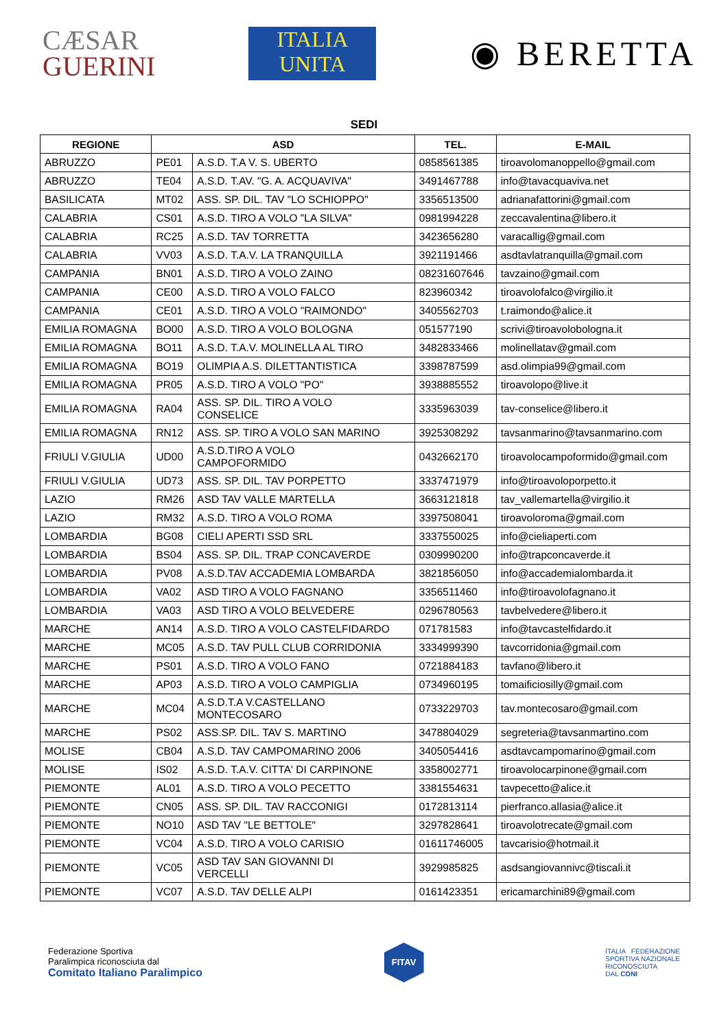CÆSAR
GUERINI
ITALIA
UNITA
◉ BERETTA
SEDI
| REGIONE | ASD | | TEL. | E-MAIL |
| --- | --- | --- | --- | --- |
| ABRUZZO | PE01 | A.S.D. T.A V. S. UBERTO | 0858561385 | tiroavolomanoppello@gmail.com |
| ABRUZZO | TE04 | A.S.D. T.AV. "G. A. ACQUAVIVA" | 3491467788 | info@tavacquaviva.net |
| BASILICATA | MT02 | ASS. SP. DIL. TAV "LO SCHIOPPO" | 3356513500 | adrianafattorini@gmail.com |
| CALABRIA | CS01 | A.S.D. TIRO A VOLO "LA SILVA" | 0981994228 | zeccavalentina@libero.it |
| CALABRIA | RC25 | A.S.D. TAV TORRETTA | 3423656280 | varacallig@gmail.com |
| CALABRIA | VV03 | A.S.D. T.A.V. LA TRANQUILLA | 3921191466 | asdtavlatranquilla@gmail.com |
| CAMPANIA | BN01 | A.S.D. TIRO A VOLO ZAINO | 08231607646 | tavzaino@gmail.com |
| CAMPANIA | CE00 | A.S.D. TIRO A VOLO FALCO | 823960342 | tiroavolofalco@virgilio.it |
| CAMPANIA | CE01 | A.S.D. TIRO A VOLO "RAIMONDO" | 3405562703 | t.raimondo@alice.it |
| EMILIA ROMAGNA | BO00 | A.S.D. TIRO A VOLO BOLOGNA | 051577190 | scrivi@tiroavolobologna.it |
| EMILIA ROMAGNA | BO11 | A.S.D. T.A.V. MOLINELLA AL TIRO | 3482833466 | molinellatav@gmail.com |
| EMILIA ROMAGNA | BO19 | OLIMPIA A.S. DILETTANTISTICA | 3398787599 | asd.olimpia99@gmail.com |
| EMILIA ROMAGNA | PR05 | A.S.D. TIRO A VOLO "PO" | 3938885552 | tiroavolopo@live.it |
| EMILIA ROMAGNA | RA04 | ASS. SP. DIL. TIRO A VOLO CONSELICE | 3335963039 | tav-conselice@libero.it |
| EMILIA ROMAGNA | RN12 | ASS. SP. TIRO A VOLO SAN MARINO | 3925308292 | tavsanmarino@tavsanmarino.com |
| FRIULI V.GIULIA | UD00 | A.S.D.TIRO A VOLO CAMPOFORMIDO | 0432662170 | tiroavolocampoformido@gmail.com |
| FRIULI V.GIULIA | UD73 | ASS. SP. DIL. TAV PORPETTO | 3337471979 | info@tiroavoloporpetto.it |
| LAZIO | RM26 | ASD TAV VALLE MARTELLA | 3663121818 | tav_vallemartella@virgilio.it |
| LAZIO | RM32 | A.S.D. TIRO A VOLO ROMA | 3397508041 | tiroavoloroma@gmail.com |
| LOMBARDIA | BG08 | CIELI APERTI SSD SRL | 3337550025 | info@cieliaperti.com |
| LOMBARDIA | BS04 | ASS. SP. DIL. TRAP CONCAVERDE | 0309990200 | info@trapconcaverde.it |
| LOMBARDIA | PV08 | A.S.D.TAV ACCADEMIA LOMBARDA | 3821856050 | info@accademialombarda.it |
| LOMBARDIA | VA02 | ASD TIRO A VOLO FAGNANO | 3356511460 | info@tiroavolofagnano.it |
| LOMBARDIA | VA03 | ASD TIRO A VOLO BELVEDERE | 0296780563 | tavbelvedere@libero.it |
| MARCHE | AN14 | A.S.D. TIRO A VOLO CASTELFIDARDO | 071781583 | info@tavcastelfidardo.it |
| MARCHE | MC05 | A.S.D. TAV PULL CLUB CORRIDONIA | 3334999390 | tavcorridonia@gmail.com |
| MARCHE | PS01 | A.S.D. TIRO A VOLO FANO | 0721884183 | tavfano@libero.it |
| MARCHE | AP03 | A.S.D. TIRO A VOLO CAMPIGLIA | 0734960195 | tomaificiosilly@gmail.com |
| MARCHE | MC04 | A.S.D.T.A V.CASTELLANO MONTECOSARO | 0733229703 | tav.montecosaro@gmail.com |
| MARCHE | PS02 | ASS.SP. DIL. TAV S. MARTINO | 3478804029 | segreteria@tavsanmartino.com |
| MOLISE | CB04 | A.S.D. TAV CAMPOMARINO 2006 | 3405054416 | asdtavcampomarino@gmail.com |
| MOLISE | IS02 | A.S.D. T.A.V. CITTA' DI CARPINONE | 3358002771 | tiroavolocarpinone@gmail.com |
| PIEMONTE | AL01 | A.S.D. TIRO A VOLO PECETTO | 3381554631 | tavpecetto@alice.it |
| PIEMONTE | CN05 | ASS. SP. DIL. TAV RACCONIGI | 0172813114 | pierfranco.allasia@alice.it |
| PIEMONTE | NO10 | ASD TAV "LE BETTOLE" | 3297828641 | tiroavolotrecate@gmail.com |
| PIEMONTE | VC04 | A.S.D. TIRO A VOLO CARISIO | 01611746005 | tavcarisio@hotmail.it |
| PIEMONTE | VC05 | ASD TAV SAN GIOVANNI DI VERCELLI | 3929985825 | asdsangiovannivc@tiscali.it |
| PIEMONTE | VC07 | A.S.D. TAV DELLE ALPI | 0161423351 | ericamarchini89@gmail.com |
Federazione Sportiva
Paralimpica riconosciuta dal
Comitato Italiano Paralimpico
FITAV
ITALIA FEDERAZIONE
SPORTIVA NAZIONALE
RICONOSCIUTA
DAL CONI